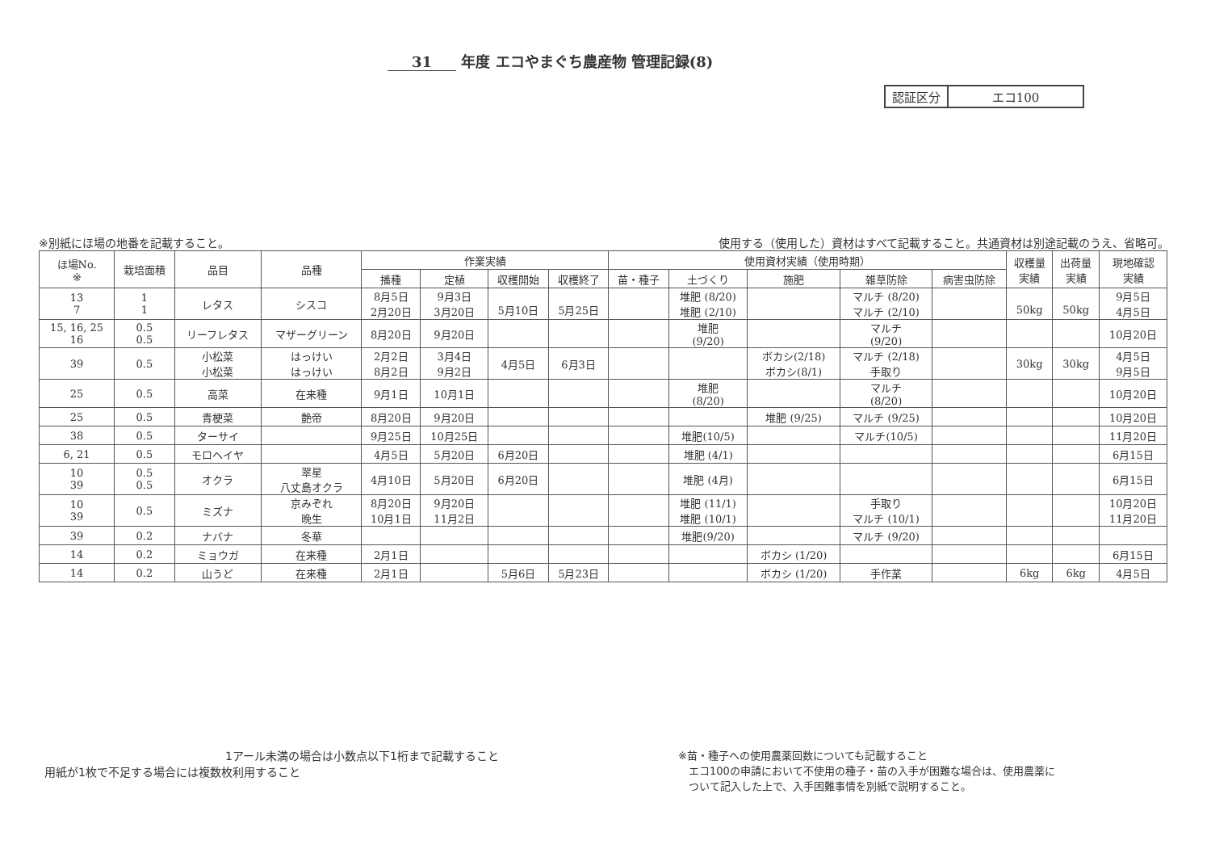31 年度 エコやまぐち農産物 管理記録(8)
| 認証区分 | エコ100 |
※別紙にほ場の地番を記載すること。 使用する（使用した）資材はすべて記載すること。共通資材は別途記載のうえ、省略可。
| ほ場No. ※ | 栽培面積 | 品目 | 品種 | 作業実績 | | | | 使用資材実績（使用時期） | | | | | 収穫量 実績 | 出荷量 実績 | 現地確認 実績 |
| --- | --- | --- | --- | --- | --- | --- | --- | --- | --- | --- | --- | --- | --- | --- | --- |
| | | | | 播種 | 定植 | 収穫開始 | 収穫終了 | 苗・種子 | 土づくり | 施肥 | 雑草防除 | 病害虫防除 | | | |
| 13 7 | 1 1 | レタス | シスコ | 8月5日 2月20日 | 9月3日 3月20日 | 5月10日 | 5月25日 | | 堆肥 (8/20) 堆肥 (2/10) | | マルチ (8/20) マルチ (2/10) | | 50kg | 50kg | 9月5日 4月5日 |
| 15, 16, 25 16 | 0.5 0.5 | リーフレタス | マザーグリーン | 8月20日 | 9月20日 | | | | 堆肥 (9/20) | | マルチ (9/20) | | | | 10月20日 |
| 39 | 0.5 | 小松菜 小松菜 | はっけい はっけい | 2月2日 8月2日 | 3月4日 9月2日 | 4月5日 | 6月3日 | | | ボカシ(2/18) ボカシ(8/1) | マルチ (2/18) 手取り | | 30kg | 30kg | 4月5日 9月5日 |
| 25 | 0.5 | 高菜 | 在来種 | 9月1日 | 10月1日 | | | | 堆肥 (8/20) | | マルチ (8/20) | | | | 10月20日 |
| 25 | 0.5 | 青梗菜 | 艶帝 | 8月20日 | 9月20日 | | | | | 堆肥 (9/25) | マルチ (9/25) | | | | 10月20日 |
| 38 | 0.5 | ターサイ | | 9月25日 | 10月25日 | | | | 堆肥(10/5) | | マルチ(10/5) | | | | 11月20日 |
| 6, 21 | 0.5 | モロヘイヤ | | 4月5日 | 5月20日 | 6月20日 | | | 堆肥 (4/1) | | | | | | 6月15日 |
| 10 39 | 0.5 0.5 | オクラ | 翠星 八丈島オクラ | 4月10日 | 5月20日 | 6月20日 | | | 堆肥 (4月) | | | | | | 6月15日 |
| 10 39 | 0.5 | ミズナ | 京みぞれ 晩生 | 8月20日 10月1日 | 9月20日 11月2日 | | | | 堆肥 (11/1) 堆肥 (10/1) | | 手取り マルチ (10/1) | | | | 10月20日 11月20日 |
| 39 | 0.2 | ナバナ | 冬華 | | | | | | 堆肥(9/20) | | マルチ (9/20) | | | | |
| 14 | 0.2 | ミョウガ | 在来種 | 2月1日 | | | | | | ボカシ (1/20) | | | | | 6月15日 |
| 14 | 0.2 | 山うど | 在来種 | 2月1日 | | 5月6日 | 5月23日 | | | ボカシ (1/20) | 手作業 | | 6kg | 6kg | 4月5日 |
　　　　　　　　　　　　　　　　1アール未満の場合は小数点以下1桁まで記載すること
用紙が1枚で不足する場合には複数枚利用すること
※苗・種子への使用農薬回数についても記載すること
　エコ100の申請において不使用の種子・苗の入手が困難な場合は、使用農薬に
　ついて記入した上で、入手困難事情を別紙で説明すること。